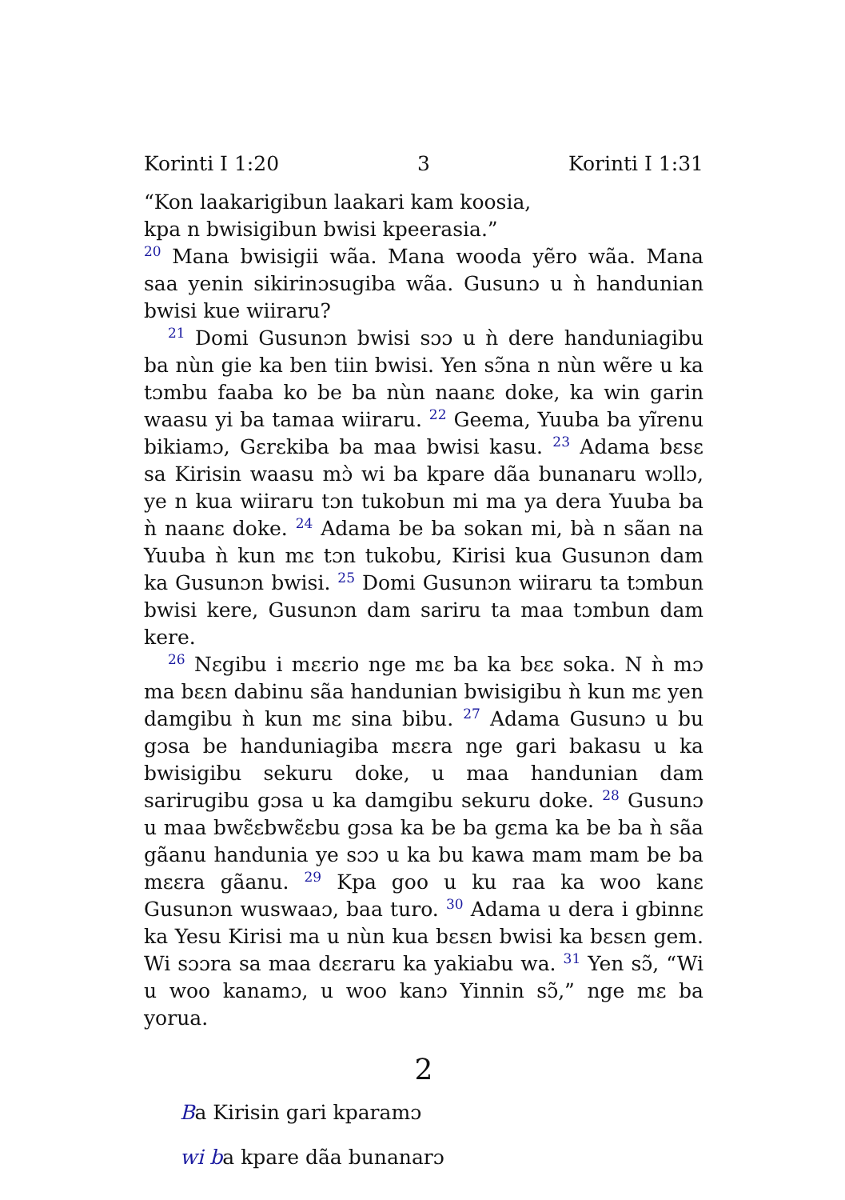Korinti I 1:20 3 Korinti I 1:31
“Kon laakarigibun laakari kam koosia,
kpa n bwisigibun bwisi kpeerasia.”
<sup>20</sup> Mana bwisigii wãa. Mana wooda yẽro wãa. Mana saa yenin sikirinɔsugiba wãa. Gusunɔ u ǹ handunian bwisi kue wiiraru?
<sup>21</sup> Domi Gusunɔn bwisi sɔɔ u ǹ dere handuniagibu ba nùn gie ka ben tiin bwisi. Yen sɔ̃na n nùn wẽre u ka tɔmbu faaba ko be ba nùn naanɛ doke, ka win garin waasu yi ba tamaa wiiraru. <sup>22</sup> Geema, Yuuba ba yĩrenu bikiamɔ, Gɛrɛkiba ba maa bwisi kasu. <sup>23</sup> Adama bɛsɛ sa Kirisin waasu mɔ̀ wi ba kpare dãa bunanaru wɔllɔ, ye n kua wiiraru tɔn tukobun mi ma ya dera Yuuba ba ǹ naanɛ doke. <sup>24</sup> Adama be ba sokan mi, bà n sãan na Yuuba ǹ kun mɛ tɔn tukobu, Kirisi kua Gusunɔn dam ka Gusunɔn bwisi. <sup>25</sup> Domi Gusunɔn wiiraru ta tɔmbun bwisi kere, Gusunɔn dam sariru ta maa tɔmbun dam kere.
<sup>26</sup> Nɛgibu i mɛɛrio nge mɛ ba ka bɛɛ soka. N ǹ mɔ ma bɛɛn dabinu sãa handunian bwisigibu ǹ kun mɛ yen damgibu ǹ kun mɛ sina bibu. <sup>27</sup> Adama Gusunɔ u bu gɔsa be handuniagiba mɛɛra nge gari bakasu u ka bwisigibu sekuru doke, u maa handunian dam sarirugibu gɔsa u ka damgibu sekuru doke. <sup>28</sup> Gusunɔ u maa bwɛ̃ɛbwɛ̃ɛbu gɔsa ka be ba gɛma ka be ba ǹ sãa gãanu handunia ye sɔɔ u ka bu kawa mam mam be ba mɛɛra gãanu. <sup>29</sup> Kpa goo u ku raa ka woo kanɛ Gusunɔn wuswaaɔ, baa turo. <sup>30</sup> Adama u dera i gbinnɛ ka Yesu Kirisi ma u nùn kua bɛsɛn bwisi ka bɛsɛn gem. Wi sɔɔra sa maa dɛɛraru ka yakiabu wa. <sup>31</sup> Yen sɔ̃, “Wi u woo kanamɔ, u woo kanɔ Yinnin sɔ̃,” nge mɛ ba yorua.
2
Ba Kirisin gari kparamɔ
wi ba kpare dãa bunanarɔ